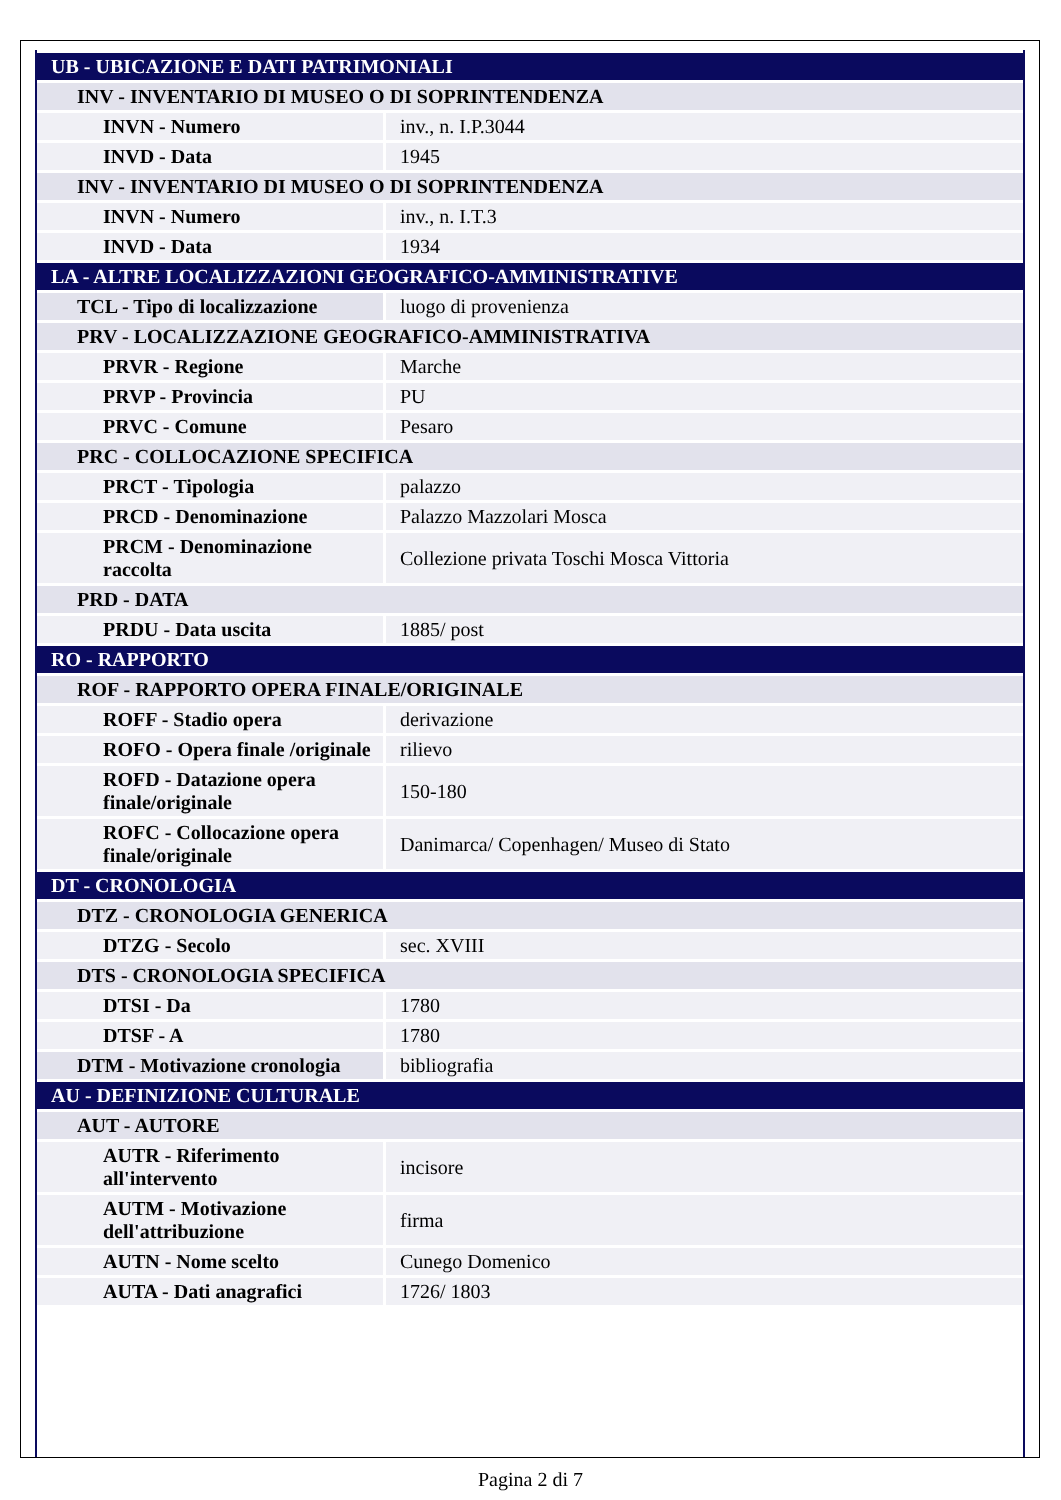| UB - UBICAZIONE E DATI PATRIMONIALI | |
| INV - INVENTARIO DI MUSEO O DI SOPRINTENDENZA | |
| INVN - Numero | inv., n. I.P.3044 |
| INVD - Data | 1945 |
| INV - INVENTARIO DI MUSEO O DI SOPRINTENDENZA | |
| INVN - Numero | inv., n. I.T.3 |
| INVD - Data | 1934 |
| LA - ALTRE LOCALIZZAZIONI GEOGRAFICO-AMMINISTRATIVE | |
| TCL - Tipo di localizzazione | luogo di provenienza |
| PRV - LOCALIZZAZIONE GEOGRAFICO-AMMINISTRATIVA | |
| PRVR - Regione | Marche |
| PRVP - Provincia | PU |
| PRVC - Comune | Pesaro |
| PRC - COLLOCAZIONE SPECIFICA | |
| PRCT - Tipologia | palazzo |
| PRCD - Denominazione | Palazzo Mazzolari Mosca |
| PRCM - Denominazione raccolta | Collezione privata Toschi Mosca Vittoria |
| PRD - DATA | |
| PRDU - Data uscita | 1885/ post |
| RO - RAPPORTO | |
| ROF - RAPPORTO OPERA FINALE/ORIGINALE | |
| ROFF - Stadio opera | derivazione |
| ROFO - Opera finale /originale | rilievo |
| ROFD - Datazione opera finale/originale | 150-180 |
| ROFC - Collocazione opera finale/originale | Danimarca/ Copenhagen/ Museo di Stato |
| DT - CRONOLOGIA | |
| DTZ - CRONOLOGIA GENERICA | |
| DTZG - Secolo | sec. XVIII |
| DTS - CRONOLOGIA SPECIFICA | |
| DTSI - Da | 1780 |
| DTSF - A | 1780 |
| DTM - Motivazione cronologia | bibliografia |
| AU - DEFINIZIONE CULTURALE | |
| AUT - AUTORE | |
| AUTR - Riferimento all'intervento | incisore |
| AUTM - Motivazione dell'attribuzione | firma |
| AUTN - Nome scelto | Cunego Domenico |
| AUTA - Dati anagrafici | 1726/ 1803 |
Pagina 2 di 7